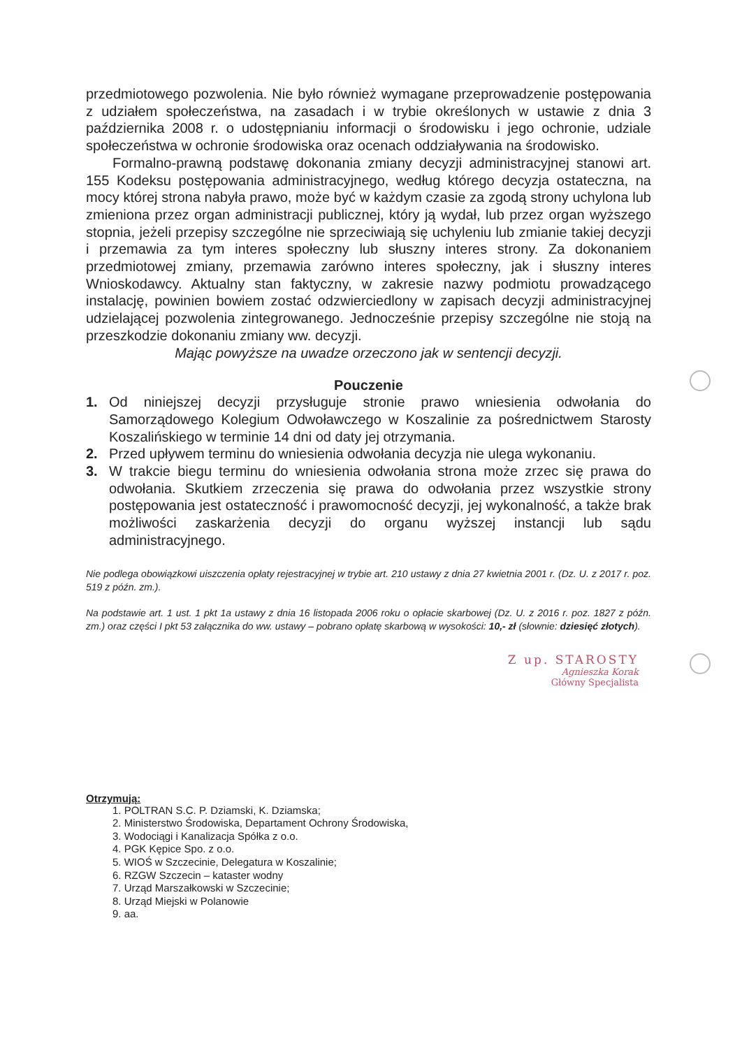przedmiotowego pozwolenia. Nie było również wymagane przeprowadzenie postępowania z udziałem społeczeństwa, na zasadach i w trybie określonych w ustawie z dnia 3 października 2008 r. o udostępnianiu informacji o środowisku i jego ochronie, udziale społeczeństwa w ochronie środowiska oraz ocenach oddziaływania na środowisko.
Formalno-prawną podstawę dokonania zmiany decyzji administracyjnej stanowi art. 155 Kodeksu postępowania administracyjnego, według którego decyzja ostateczna, na mocy której strona nabyła prawo, może być w każdym czasie za zgodą strony uchylona lub zmieniona przez organ administracji publicznej, który ją wydał, lub przez organ wyższego stopnia, jeżeli przepisy szczególne nie sprzeciwiają się uchyleniu lub zmianie takiej decyzji i przemawia za tym interes społeczny lub słuszny interes strony. Za dokonaniem przedmiotowej zmiany, przemawia zarówno interes społeczny, jak i słuszny interes Wnioskodawcy. Aktualny stan faktyczny, w zakresie nazwy podmiotu prowadzącego instalację, powinien bowiem zostać odzwierciedlony w zapisach decyzji administracyjnej udzielającej pozwolenia zintegrowanego. Jednocześnie przepisy szczególne nie stoją na przeszkodzie dokonaniu zmiany ww. decyzji.
Mając powyższe na uwadze orzeczono jak w sentencji decyzji.
Pouczenie
1. Od niniejszej decyzji przysługuje stronie prawo wniesienia odwołania do Samorządowego Kolegium Odwoławczego w Koszalinie za pośrednictwem Starosty Koszalińskiego w terminie 14 dni od daty jej otrzymania.
2. Przed upływem terminu do wniesienia odwołania decyzja nie ulega wykonaniu.
3. W trakcie biegu terminu do wniesienia odwołania strona może zrzec się prawa do odwołania. Skutkiem zrzeczenia się prawa do odwołania przez wszystkie strony postępowania jest ostateczność i prawomocność decyzji, jej wykonalność, a także brak możliwości zaskarżenia decyzji do organu wyższej instancji lub sądu administracyjnego.
Nie podlega obowiązkowi uiszczenia opłaty rejestracyjnej w trybie art. 210 ustawy z dnia 27 kwietnia 2001 r. (Dz. U. z 2017 r. poz. 519 z późn. zm.).
Na podstawie art. 1 ust. 1 pkt 1a ustawy z dnia 16 listopada 2006 roku o opłacie skarbowej (Dz. U. z 2016 r. poz. 1827 z późn. zm.) oraz części I pkt 53 załącznika do ww. ustawy – pobrano opłatę skarbową w wysokości: 10,- zł (słownie: dziesięć złotych).
Z up. STAROSTY
Agnieszka Korak
Główny Specjalista
Otrzymują:
1. POLTRAN S.C. P. Dziamski, K. Dziamska;
2. Ministerstwo Środowiska, Departament Ochrony Środowiska,
3. Wodociągi i Kanalizacja Spółka z o.o.
4. PGK Kępice Spo. z o.o.
5. WIOŚ w Szczecinie, Delegatura w Koszalinie;
6. RZGW Szczecin – kataster wodny
7. Urząd Marszałkowski w Szczecinie;
8. Urząd Miejski w Polanowie
9. aa.